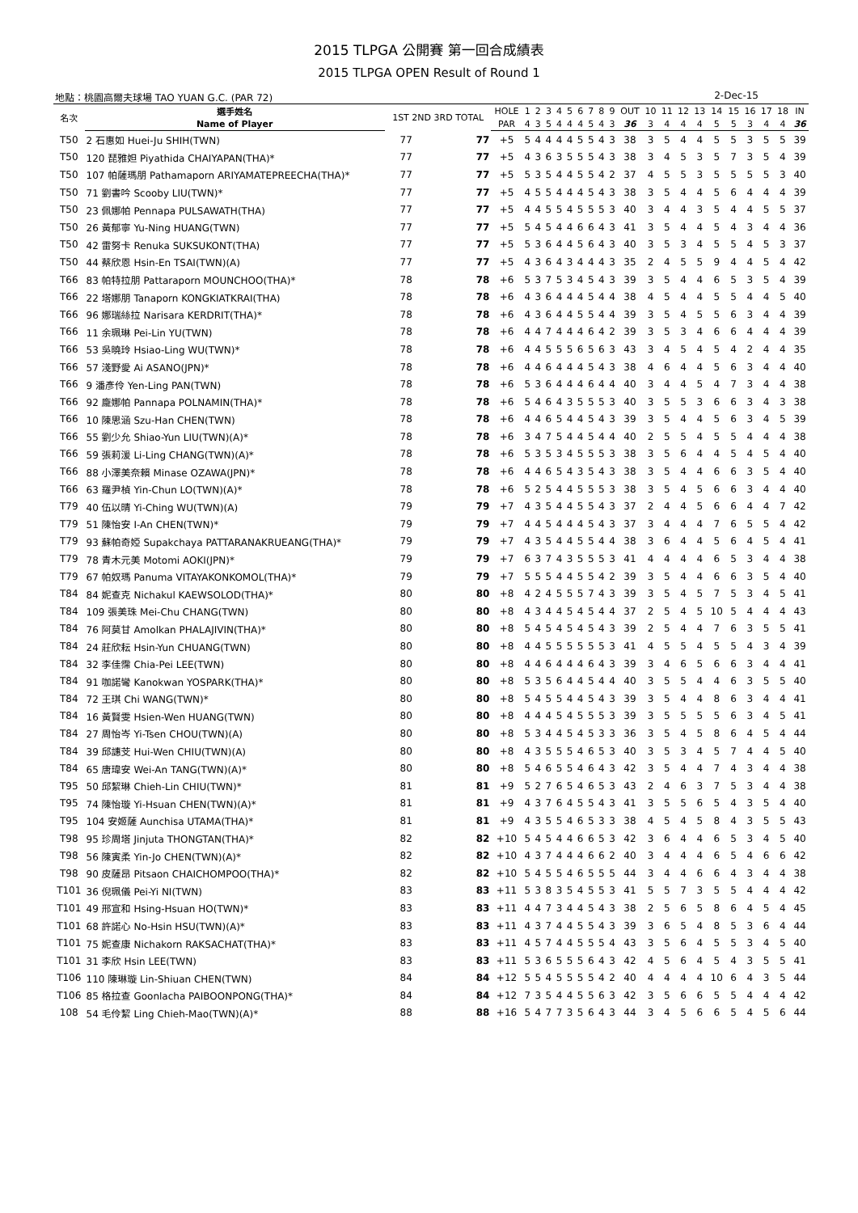2015 TLPGA 公開賽 第一回合成績表
2015 TLPGA OPEN Result of Round 1
地點：桃園高爾夫球場 TAO YUAN G.C. (PAR 72) 2-Dec-15
| 名次 | 選手姓名 | 1ST 2ND 3RD TOTAL | | | | HOLE | 1 | 2 | 3 | 4 | 5 | 6 | 7 | 8 | 9 | OUT | 10 | 11 | 12 | 13 | 14 | 15 | 16 | 17 | 18 | IN |
| --- | --- | --- | --- | --- | --- | --- | --- | --- | --- | --- | --- | --- | --- | --- | --- | --- | --- | --- | --- | --- | --- | --- | --- | --- | --- | --- |
| | Name of Player | | | | | PAR | 4 | 3 | 5 | 4 | 4 | 4 | 5 | 4 | 3 | 36 | 3 | 4 | 4 | 4 | 5 | 5 | 3 | 4 | 4 | 36 |
| T50 | 2 石惠如 Huei-Ju SHIH(TWN) | 77 | | | 77 | +5 | 5 | 4 | 4 | 4 | 4 | 5 | 5 | 4 | 3 | 38 | 3 | 5 | 4 | 4 | 5 | 5 | 3 | 5 | 5 | 39 |
| T50 | 120 琵雅妲 Piyathida CHAIYAPAN(THA)* | 77 | | | 77 | +5 | 4 | 3 | 6 | 3 | 5 | 5 | 5 | 4 | 3 | 38 | 3 | 4 | 5 | 3 | 5 | 7 | 3 | 5 | 4 | 39 |
| T50 | 107 帕薩瑪朋 Pathamaporn ARIYAMATEPREECHA(THA)* | 77 | | | 77 | +5 | 5 | 3 | 5 | 4 | 4 | 5 | 5 | 4 | 2 | 37 | 4 | 5 | 5 | 3 | 5 | 5 | 5 | 5 | 3 | 40 |
| T50 | 71 劉書吟 Scooby LIU(TWN)* | 77 | | | 77 | +5 | 4 | 5 | 5 | 4 | 4 | 4 | 5 | 4 | 3 | 38 | 3 | 5 | 4 | 4 | 5 | 6 | 4 | 4 | 4 | 39 |
| T50 | 23 佩娜帕 Pennapa PULSAWATH(THA) | 77 | | | 77 | +5 | 4 | 4 | 5 | 5 | 4 | 5 | 5 | 5 | 3 | 40 | 3 | 4 | 4 | 3 | 5 | 4 | 4 | 5 | 5 | 37 |
| T50 | 26 黃郁寧 Yu-Ning HUANG(TWN) | 77 | | | 77 | +5 | 5 | 4 | 5 | 4 | 4 | 6 | 6 | 4 | 3 | 41 | 3 | 5 | 4 | 4 | 5 | 4 | 3 | 4 | 4 | 36 |
| T50 | 42 雷努卡 Renuka SUKSUKONT(THA) | 77 | | | 77 | +5 | 5 | 3 | 6 | 4 | 4 | 5 | 6 | 4 | 3 | 40 | 3 | 5 | 3 | 4 | 5 | 5 | 4 | 5 | 3 | 37 |
| T50 | 44 蔡欣恩 Hsin-En TSAI(TWN)(A) | 77 | | | 77 | +5 | 4 | 3 | 6 | 4 | 3 | 4 | 4 | 4 | 3 | 35 | 2 | 4 | 5 | 5 | 9 | 4 | 4 | 5 | 4 | 42 |
| T66 | 83 帕特拉朋 Pattaraporn MOUNCHOO(THA)* | 78 | | | 78 | +6 | 5 | 3 | 7 | 5 | 3 | 4 | 5 | 4 | 3 | 39 | 3 | 5 | 4 | 4 | 6 | 5 | 3 | 5 | 4 | 39 |
| T66 | 22 塔娜朋 Tanaporn KONGKIATKRAI(THA) | 78 | | | 78 | +6 | 4 | 3 | 6 | 4 | 4 | 4 | 5 | 4 | 4 | 38 | 4 | 5 | 4 | 4 | 5 | 5 | 4 | 4 | 5 | 40 |
| T66 | 96 娜瑞絲拉 Narisara KERDRIT(THA)* | 78 | | | 78 | +6 | 4 | 3 | 6 | 4 | 4 | 5 | 5 | 4 | 4 | 39 | 3 | 5 | 4 | 5 | 5 | 6 | 3 | 4 | 4 | 39 |
| T66 | 11 余珮琳 Pei-Lin YU(TWN) | 78 | | | 78 | +6 | 4 | 4 | 7 | 4 | 4 | 4 | 6 | 4 | 2 | 39 | 3 | 5 | 3 | 4 | 6 | 6 | 4 | 4 | 4 | 39 |
| T66 | 53 吳曉玲 Hsiao-Ling WU(TWN)* | 78 | | | 78 | +6 | 4 | 4 | 5 | 5 | 5 | 6 | 5 | 6 | 3 | 43 | 3 | 4 | 5 | 4 | 5 | 4 | 2 | 4 | 4 | 35 |
| T66 | 57 淺野愛 Ai ASANO(JPN)* | 78 | | | 78 | +6 | 4 | 4 | 6 | 4 | 4 | 4 | 5 | 4 | 3 | 38 | 4 | 6 | 4 | 4 | 5 | 6 | 3 | 4 | 4 | 40 |
| T66 | 9 潘彥伶 Yen-Ling PAN(TWN) | 78 | | | 78 | +6 | 5 | 3 | 6 | 4 | 4 | 4 | 6 | 4 | 4 | 40 | 3 | 4 | 4 | 5 | 4 | 7 | 3 | 4 | 4 | 38 |
| T66 | 92 龐娜帕 Pannapa POLNAMIN(THA)* | 78 | | | 78 | +6 | 5 | 4 | 6 | 4 | 3 | 5 | 5 | 5 | 3 | 40 | 3 | 5 | 5 | 3 | 6 | 6 | 3 | 4 | 3 | 38 |
| T66 | 10 陳思涵 Szu-Han CHEN(TWN) | 78 | | | 78 | +6 | 4 | 4 | 6 | 5 | 4 | 4 | 5 | 4 | 3 | 39 | 3 | 5 | 4 | 4 | 5 | 6 | 3 | 4 | 5 | 39 |
| T66 | 55 劉少允 Shiao-Yun LIU(TWN)(A)* | 78 | | | 78 | +6 | 3 | 4 | 7 | 5 | 4 | 4 | 5 | 4 | 4 | 40 | 2 | 5 | 5 | 4 | 5 | 5 | 4 | 4 | 4 | 38 |
| T66 | 59 張莉湲 Li-Ling CHANG(TWN)(A)* | 78 | | | 78 | +6 | 5 | 3 | 5 | 3 | 4 | 5 | 5 | 5 | 3 | 38 | 3 | 5 | 6 | 4 | 4 | 5 | 4 | 5 | 4 | 40 |
| T66 | 88 小澤美奈賴 Minase OZAWA(JPN)* | 78 | | | 78 | +6 | 4 | 4 | 6 | 5 | 4 | 3 | 5 | 4 | 3 | 38 | 3 | 5 | 4 | 4 | 6 | 6 | 3 | 5 | 4 | 40 |
| T66 | 63 羅尹楨 Yin-Chun LO(TWN)(A)* | 78 | | | 78 | +6 | 5 | 2 | 5 | 4 | 4 | 5 | 5 | 5 | 3 | 38 | 3 | 5 | 4 | 5 | 6 | 6 | 3 | 4 | 4 | 40 |
| T79 | 40 伍以晴 Yi-Ching WU(TWN)(A) | 79 | | | 79 | +7 | 4 | 3 | 5 | 4 | 4 | 5 | 5 | 4 | 3 | 37 | 2 | 4 | 4 | 5 | 6 | 6 | 4 | 4 | 7 | 42 |
| T79 | 51 陳怡安 I-An CHEN(TWN)* | 79 | | | 79 | +7 | 4 | 4 | 5 | 4 | 4 | 4 | 5 | 4 | 3 | 37 | 3 | 4 | 4 | 4 | 7 | 6 | 5 | 5 | 4 | 42 |
| T79 | 93 蘇帕奇婭 Supakchaya PATTARANAKRUEANG(THA)* | 79 | | | 79 | +7 | 4 | 3 | 5 | 4 | 4 | 5 | 5 | 4 | 4 | 38 | 3 | 6 | 4 | 4 | 5 | 6 | 4 | 5 | 4 | 41 |
| T79 | 78 青木元美 Motomi AOKI(JPN)* | 79 | | | 79 | +7 | 6 | 3 | 7 | 4 | 3 | 5 | 5 | 5 | 3 | 41 | 4 | 4 | 4 | 4 | 6 | 5 | 3 | 4 | 4 | 38 |
| T79 | 67 帕奴瑪 Panuma VITAYAKONKOMOL(THA)* | 79 | | | 79 | +7 | 5 | 5 | 5 | 4 | 4 | 5 | 5 | 4 | 2 | 39 | 3 | 5 | 4 | 4 | 6 | 6 | 3 | 5 | 4 | 40 |
| T84 | 84 妮查克 Nichakul KAEWSOLOD(THA)* | 80 | | | 80 | +8 | 4 | 2 | 4 | 5 | 5 | 5 | 7 | 4 | 3 | 39 | 3 | 5 | 4 | 5 | 7 | 5 | 3 | 4 | 5 | 41 |
| T84 | 109 張美珠 Mei-Chu CHANG(TWN) | 80 | | | 80 | +8 | 4 | 3 | 4 | 4 | 5 | 4 | 5 | 4 | 4 | 37 | 2 | 5 | 4 | 5 | 10 | 5 | 4 | 4 | 4 | 43 |
| T84 | 76 阿莫甘 Amolkan PHALAJIVIN(THA)* | 80 | | | 80 | +8 | 5 | 4 | 5 | 4 | 5 | 4 | 5 | 4 | 3 | 39 | 2 | 5 | 4 | 4 | 7 | 6 | 3 | 5 | 5 | 41 |
| T84 | 24 莊欣耘 Hsin-Yun CHUANG(TWN) | 80 | | | 80 | +8 | 4 | 4 | 5 | 5 | 5 | 5 | 5 | 5 | 3 | 41 | 4 | 5 | 5 | 4 | 5 | 5 | 4 | 3 | 4 | 39 |
| T84 | 32 李佳霈 Chia-Pei LEE(TWN) | 80 | | | 80 | +8 | 4 | 4 | 6 | 4 | 4 | 4 | 6 | 4 | 3 | 39 | 3 | 4 | 6 | 5 | 6 | 6 | 3 | 4 | 4 | 41 |
| T84 | 91 咖諾彎 Kanokwan YOSPARK(THA)* | 80 | | | 80 | +8 | 5 | 3 | 5 | 6 | 4 | 4 | 5 | 4 | 4 | 40 | 3 | 5 | 5 | 4 | 4 | 6 | 3 | 5 | 5 | 40 |
| T84 | 72 王琪 Chi WANG(TWN)* | 80 | | | 80 | +8 | 5 | 4 | 5 | 5 | 4 | 4 | 5 | 4 | 3 | 39 | 3 | 5 | 4 | 4 | 8 | 6 | 3 | 4 | 4 | 41 |
| T84 | 16 黃賢雯 Hsien-Wen HUANG(TWN) | 80 | | | 80 | +8 | 4 | 4 | 4 | 5 | 4 | 5 | 5 | 5 | 3 | 39 | 3 | 5 | 5 | 5 | 5 | 6 | 3 | 4 | 5 | 41 |
| T84 | 27 周怡岑 Yi-Tsen CHOU(TWN)(A) | 80 | | | 80 | +8 | 5 | 3 | 4 | 4 | 5 | 4 | 5 | 3 | 3 | 36 | 3 | 5 | 4 | 5 | 8 | 6 | 4 | 5 | 4 | 44 |
| T84 | 39 邱譓芠 Hui-Wen CHIU(TWN)(A) | 80 | | | 80 | +8 | 4 | 3 | 5 | 5 | 5 | 4 | 6 | 5 | 3 | 40 | 3 | 5 | 3 | 4 | 5 | 7 | 4 | 4 | 5 | 40 |
| T84 | 65 唐瑋安 Wei-An TANG(TWN)(A)* | 80 | | | 80 | +8 | 5 | 4 | 6 | 5 | 5 | 4 | 6 | 4 | 3 | 42 | 3 | 5 | 4 | 4 | 7 | 4 | 3 | 4 | 4 | 38 |
| T95 | 50 邱絜琳 Chieh-Lin CHIU(TWN)* | 81 | | | 81 | +9 | 5 | 2 | 7 | 6 | 5 | 4 | 6 | 5 | 3 | 43 | 2 | 4 | 6 | 3 | 7 | 5 | 3 | 4 | 4 | 38 |
| T95 | 74 陳怡璇 Yi-Hsuan CHEN(TWN)(A)* | 81 | | | 81 | +9 | 4 | 3 | 7 | 6 | 4 | 5 | 5 | 4 | 3 | 41 | 3 | 5 | 5 | 6 | 5 | 4 | 3 | 5 | 4 | 40 |
| T95 | 104 安姬薩 Aunchisa UTAMA(THA)* | 81 | | | 81 | +9 | 4 | 3 | 5 | 5 | 4 | 6 | 5 | 3 | 3 | 38 | 4 | 5 | 4 | 5 | 8 | 4 | 3 | 5 | 5 | 43 |
| T98 | 95 珍周塔 Jinjuta THONGTAN(THA)* | 82 | | | 82 | +10 | 5 | 4 | 5 | 4 | 4 | 6 | 6 | 5 | 3 | 42 | 3 | 6 | 4 | 4 | 6 | 5 | 3 | 4 | 5 | 40 |
| T98 | 56 陳寅柔 Yin-Jo CHEN(TWN)(A)* | 82 | | | 82 | +10 | 4 | 3 | 7 | 4 | 4 | 4 | 6 | 6 | 2 | 40 | 3 | 4 | 4 | 4 | 6 | 5 | 4 | 6 | 6 | 42 |
| T98 | 90 皮薩昂 Pitsaon CHAICHOMPOO(THA)* | 82 | | | 82 | +10 | 5 | 4 | 5 | 5 | 4 | 6 | 5 | 5 | 5 | 44 | 3 | 4 | 4 | 6 | 6 | 4 | 3 | 4 | 4 | 38 |
| T101 | 36 倪珮儀 Pei-Yi NI(TWN) | 83 | | | 83 | +11 | 5 | 3 | 8 | 3 | 5 | 4 | 5 | 5 | 3 | 41 | 5 | 5 | 7 | 3 | 5 | 5 | 4 | 4 | 4 | 42 |
| T101 | 49 邢宣和 Hsing-Hsuan HO(TWN)* | 83 | | | 83 | +11 | 4 | 4 | 7 | 3 | 4 | 4 | 5 | 4 | 3 | 38 | 2 | 5 | 6 | 5 | 8 | 6 | 4 | 5 | 4 | 45 |
| T101 | 68 許諾心 No-Hsin HSU(TWN)(A)* | 83 | | | 83 | +11 | 4 | 3 | 7 | 4 | 4 | 5 | 5 | 4 | 3 | 39 | 3 | 6 | 5 | 4 | 8 | 5 | 3 | 6 | 4 | 44 |
| T101 | 75 妮查康 Nichakorn RAKSACHAT(THA)* | 83 | | | 83 | +11 | 4 | 5 | 7 | 4 | 4 | 5 | 5 | 5 | 4 | 43 | 3 | 5 | 6 | 4 | 5 | 5 | 3 | 4 | 5 | 40 |
| T101 | 31 李欣 Hsin LEE(TWN) | 83 | | | 83 | +11 | 5 | 3 | 6 | 5 | 5 | 5 | 6 | 4 | 3 | 42 | 4 | 5 | 6 | 4 | 5 | 4 | 3 | 5 | 5 | 41 |
| T106 | 110 陳琳璇 Lin-Shiuan CHEN(TWN) | 84 | | | 84 | +12 | 5 | 5 | 4 | 5 | 5 | 5 | 5 | 4 | 2 | 40 | 4 | 4 | 4 | 4 | 10 | 6 | 4 | 3 | 5 | 44 |
| T106 | 85 格拉查 Goonlacha PAIBOONPONG(THA)* | 84 | | | 84 | +12 | 7 | 3 | 5 | 4 | 4 | 5 | 5 | 6 | 3 | 42 | 3 | 5 | 6 | 6 | 5 | 5 | 4 | 4 | 4 | 42 |
| 108 | 54 毛伶絜 Ling Chieh-Mao(TWN)(A)* | 88 | | | 88 | +16 | 5 | 4 | 7 | 7 | 3 | 5 | 6 | 4 | 3 | 44 | 3 | 4 | 5 | 6 | 6 | 5 | 4 | 5 | 6 | 44 |